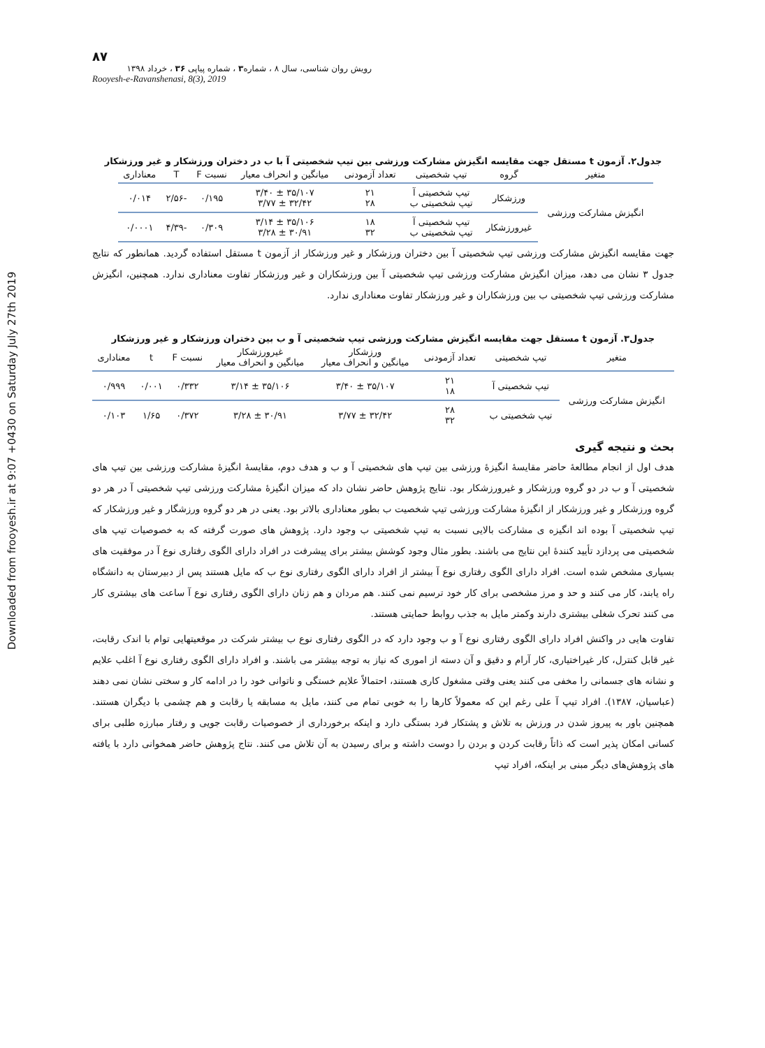Downloaded from frooyesh.ir at 9:07 +0430 on Saturday July 27th 2019
۸۷
رویش روان شناسی، سال ۸ ، شماره۳ ، شماره پیاپی ۳۶ ، خرداد ۱۳۹۸
Rooyesh-e-Ravanshenasi, 8(3), 2019
جدول۲. آزمون t مستقل جهت مقایسه انگیزش مشارکت ورزشی بین تیپ شخصیتی آ با ب در دختران ورزشکار و غیر ورزشکار
| متغیر | گروه | تیپ شخصیتی | تعداد آزمودنی | میانگین و انحراف معیار | نسبت F | T | معناداری |
| --- | --- | --- | --- | --- | --- | --- | --- |
| انگیزش مشارکت ورزشی | ورزشکار | تیپ شخصیتی آ تیپ شخصیتی ب | ۲۱ ۲۸ | ۳۵/۱۰۷ ± ۳/۴۰ ۳۲/۴۲ ± ۳/۷۷ | ۰/۱۹۵ | -۲/۵۶ | ۰/۰۱۴ |
| | غیرورزشکار | تیپ شخصیتی آ تیپ شخصیتی ب | ۱۸ ۳۲ | ۳۵/۱۰۶ ± ۳/۱۴ ۳۰/۹۱ ± ۳/۲۸ | ۰/۳۰۹ | -۴/۳۹ | ۰/۰۰۰۱ |
جهت مقایسه انگیزش مشارکت ورزشی تیپ شخصیتی آ بین دختران ورزشکار و غیر ورزشکار از آزمون t مستقل استفاده گردید. همانطور که نتایج جدول ۳ نشان می دهد، میزان انگیزش مشارکت ورزشی تیپ شخصیتی آ بین ورزشکاران و غیر ورزشکار تفاوت معناداری ندارد. همچنین، انگیزش مشارکت ورزشی تیپ شخصیتی ب بین ورزشکاران و غیر ورزشکار تفاوت معناداری ندارد.
جدول۳. آزمون t مستقل جهت مقایسه انگیزش مشارکت ورزشی تیپ شخصیتی آ و ب بین دختران ورزشکار و غیر ورزشکار
| متغیر | تیپ شخصیتی | تعداد آزمودنی | ورزشکار میانگین و انحراف معیار | غیرورزشکار میانگین و انحراف معیار | نسبت F | t | معناداری |
| --- | --- | --- | --- | --- | --- | --- | --- |
| انگیزش مشارکت ورزشی | تیپ شخصیتی آ | ۲۱ ۱۸ | ۳۵/۱۰۷ ± ۳/۴۰ | ۳۵/۱۰۶ ± ۳/۱۴ | ۰/۳۳۲ | ۰/۰۰۱ | ۰/۹۹۹ |
| | تیپ شخصیتی ب | ۲۸ ۳۲ | ۳۲/۴۲ ± ۳/۷۷ | ۳۰/۹۱ ± ۳/۲۸ | ۰/۳۷۲ | ۱/۶۵ | ۰/۱۰۳ |
بحث و نتیجه گیری
هدف اول از انجام مطالعۀ حاضر مقایسۀ انگیزۀ ورزشی بین تیپ های شخصیتی آ و ب و هدف دوم، مقایسۀ انگیزۀ مشارکت ورزشی بین تیپ های شخصیتی آ و ب در دو گروه ورزشکار و غیرورزشکار بود. نتایج پژوهش حاضر نشان داد که میزان انگیزۀ مشارکت ورزشی تیپ شخصیتی آ در هر دو گروه ورزشکار و غیر ورزشکار از انگیزۀ مشارکت ورزشی تیپ شخصیت ب بطور معناداری بالاتر بود. یعنی در هر دو گروه ورزشگار و غیر ورزشکار که تیپ شخصیتی آ بوده اند انگیزه ی مشارکت بالایی نسبت به تیپ شخصیتی ب وجود دارد. پژوهش های صورت گرفته که به خصوصیات تیپ های شخصیتی می پردازد تأیید کنندۀ این نتایج می باشند. بطور مثال وجود کوشش بیشتر برای پیشرفت در افراد دارای الگوی رفتاری نوع آ در موفقیت های بسیاری مشخص شده است. افراد دارای الگوی رفتاری نوع آ بیشتر از افراد دارای الگوی رفتاری نوع ب که مایل هستند پس از دبیرستان به دانشگاه راه یابند، کار می کنند و حد و مرز مشخصی برای کار خود ترسیم نمی کنند. هم مردان و هم زنان دارای الگوی رفتاری نوع آ ساعت های بیشتری کار می کنند تحرک شغلی بیشتری دارند وکمتر مایل به جذب روابط حمایتی هستند.
تفاوت هایی در واکنش افراد دارای الگوی رفتاری نوع آ و ب وجود دارد که در الگوی رفتاری نوع ب بیشتر شرکت در موقعیتهایی توام با اندک رقابت، غیر قابل کنترل، کار غیراختیاری، کار آرام و دقیق و آن دسته از اموری که نیاز به توجه بیشتر می باشند. و افراد دارای الگوی رفتاری نوع آ اغلب علایم و نشانه های جسمانی را مخفی می کنند یعنی وقتی مشغول کاری هستند، احتمالاً علایم خستگی و ناتوانی خود را در ادامه کار و سختی نشان نمی دهند (عباسیان، ۱۳۸۷). افراد تیپ آ علی رغم این که معمولاً کارها را به خوبی تمام می کنند، مایل به مسابقه یا رقابت و هم چشمی با دیگران هستند. همچنین باور به پیروز شدن در ورزش به تلاش و پشتکار فرد بستگی دارد و اینکه برخورداری از خصوصیات رقابت جویی و رفتار مبارزه طلبی برای کسانی امکان پذیر است که ذاتاً رقابت کردن و بردن را دوست داشته و برای رسیدن به آن تلاش می کنند. نتاج پژوهش حاضر همخوانی دارد با یافته های پژوهش‌های دیگر مبنی بر اینکه، افراد تیپ